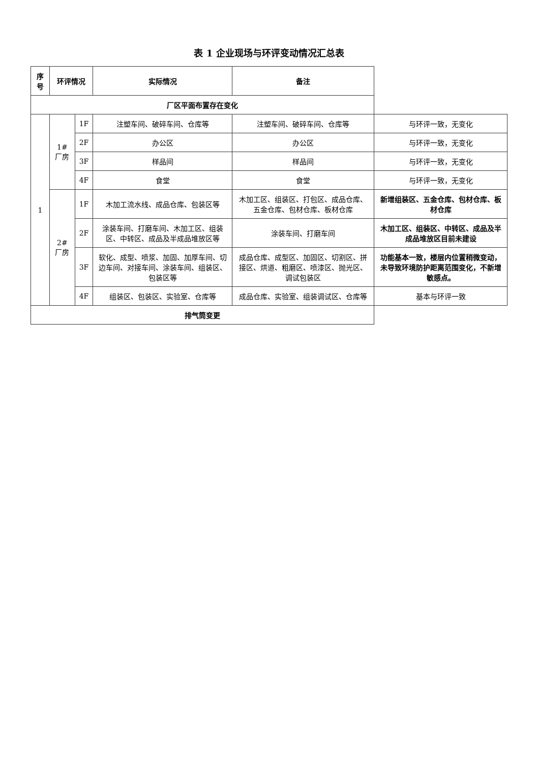表 1 企业现场与环评变动情况汇总表
| 序号 | 环评情况 | | 实际情况 | 备注 | |
| --- | --- | --- | --- | --- | --- |
| 厂区平面布置存在变化 | | | | | |
| 1 | 1#厂房 | 1F | 注塑车间、破碎车间、仓库等 | 注塑车间、破碎车间、仓库等 | 与环评一致，无变化 |
| | | 2F | 办公区 | 办公区 | 与环评一致，无变化 |
| | | 3F | 样品间 | 样品间 | 与环评一致，无变化 |
| | | 4F | 食堂 | 食堂 | 与环评一致，无变化 |
| | 2#厂房 | 1F | 木加工流水线、成品仓库、包装区等 | 木加工区、组装区、打包区、成品仓库、五金仓库、包材仓库、板材仓库 | 新增组装区、五金仓库、包材仓库、板材仓库 |
| | | 2F | 涂装车间、打磨车间、木加工区、组装区、中转区、成品及半成品堆放区等 | 涂装车间、打磨车间 | 木加工区、组装区、中转区、成品及半成品堆放区目前未建设 |
| | | 3F | 软化、成型、喷浆、加固、加厚车间、切边车间、对接车间、涂装车间、组装区、包装区等 | 成品仓库、成型区、加固区、切割区、拼接区、烘道、粗磨区、喷漆区、抛光区、调试包装区 | 功能基本一致，楼层内位置稍微变动，未导致环境防护距离范围变化，不新增敏感点。 |
| | | 4F | 组装区、包装区、实验室、仓库等 | 成品仓库、实验室、组装调试区、仓库等 | 基本与环评一致 |
| 排气筒变更 | | | | | |